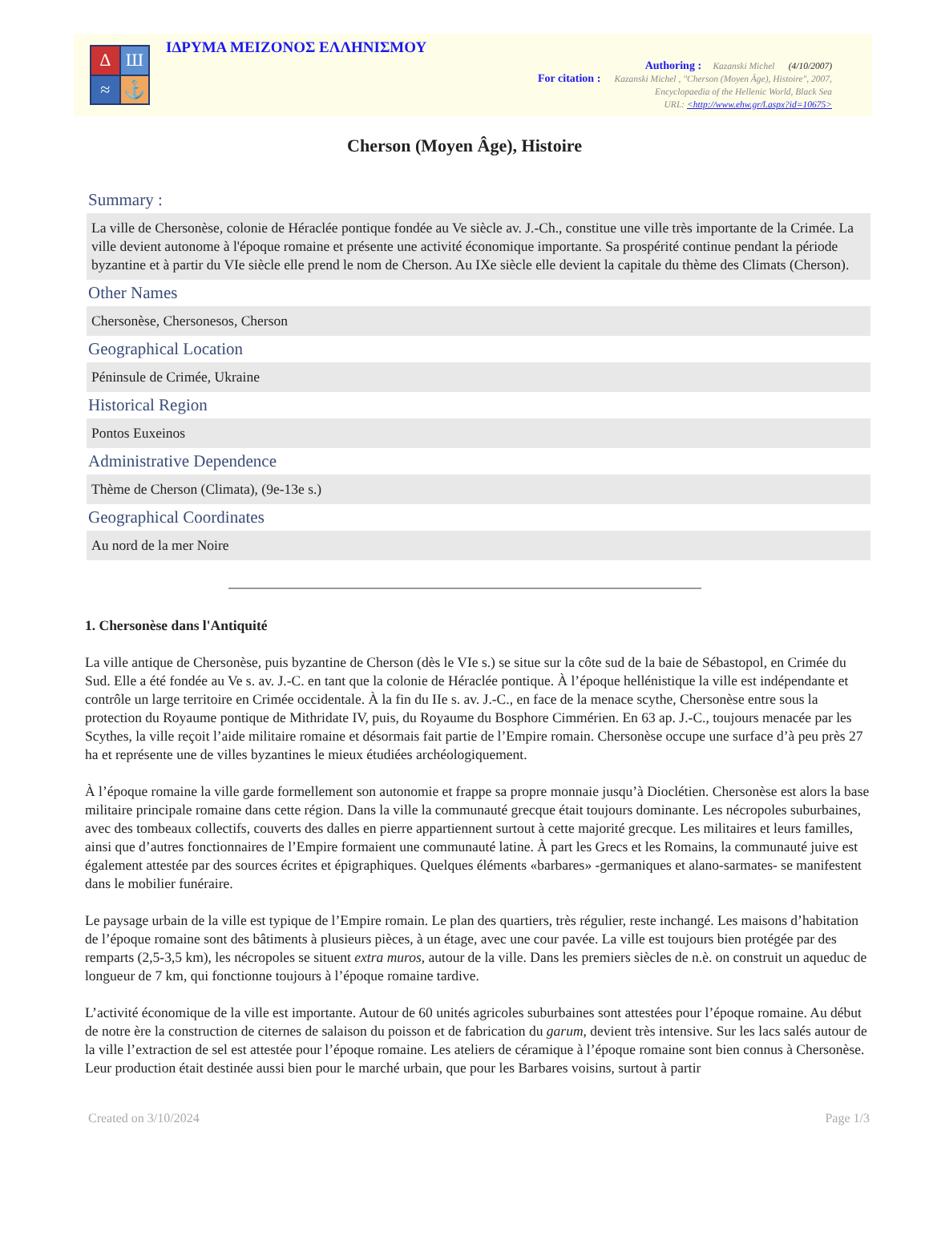Δ
Ш
≈
⚓
ΙΔΡΥΜΑ ΜΕΙΖΟΝΟΣ ΕΛΛΗΝΙΣΜΟΥ
Authoring : Kazanski Michel (4/10/2007)
For citation : Kazanski Michel , "Cherson (Moyen Âge), Histoire", 2007,
Encyclopaedia of the Hellenic World, Black Sea
URL: <http://www.ehw.gr/l.aspx?id=10675>
Cherson (Moyen Âge), Histoire
Summary :
La ville de Chersonèse, colonie de Héraclée pontique fondée au Ve siècle av. J.-Ch., constitue une ville très importante de la Crimée. La ville devient autonome à l'époque romaine et présente une activité économique importante. Sa prospérité continue pendant la période byzantine et à partir du VIe siècle elle prend le nom de Cherson. Au IXe siècle elle devient la capitale du thème des Climats (Cherson).
Other Names
Chersonèse, Chersonesos, Cherson
Geographical Location
Péninsule de Crimée, Ukraine
Historical Region
Pontos Euxeinos
Administrative Dependence
Thème de Cherson (Climata), (9e-13e s.)
Geographical Coordinates
Au nord de la mer Noire
1. Chersonèse dans l'Antiquité
La ville antique de Chersonèse, puis byzantine de Cherson (dès le VIe s.) se situe sur la côte sud de la baie de Sébastopol, en Crimée du Sud. Elle a été fondée au Ve s. av. J.-C. en tant que la colonie de Héraclée pontique. À l’époque hellénistique la ville est indépendante et contrôle un large territoire en Crimée occidentale. À la fin du IIe s. av. J.-C., en face de la menace scythe, Chersonèse entre sous la protection du Royaume pontique de Mithridate IV, puis, du Royaume du Bosphore Cimmérien. En 63 ap. J.-C., toujours menacée par les Scythes, la ville reçoit l’aide militaire romaine et désormais fait partie de l’Empire romain. Chersonèse occupe une surface d’à peu près 27 ha et représente une de villes byzantines le mieux étudiées archéologiquement.
À l’époque romaine la ville garde formellement son autonomie et frappe sa propre monnaie jusqu’à Dioclétien. Chersonèse est alors la base militaire principale romaine dans cette région. Dans la ville la communauté grecque était toujours dominante. Les nécropoles suburbaines, avec des tombeaux collectifs, couverts des dalles en pierre appartiennent surtout à cette majorité grecque. Les militaires et leurs familles, ainsi que d’autres fonctionnaires de l’Empire formaient une communauté latine. À part les Grecs et les Romains, la communauté juive est également attestée par des sources écrites et épigraphiques. Quelques éléments «barbares» -germaniques et alano-sarmates- se manifestent dans le mobilier funéraire.
Le paysage urbain de la ville est typique de l’Empire romain. Le plan des quartiers, très régulier, reste inchangé. Les maisons d’habitation de l’époque romaine sont des bâtiments à plusieurs pièces, à un étage, avec une cour pavée. La ville est toujours bien protégée par des remparts (2,5-3,5 km), les nécropoles se situent extra muros, autour de la ville. Dans les premiers siècles de n.è. on construit un aqueduc de longueur de 7 km, qui fonctionne toujours à l’époque romaine tardive.
L’activité économique de la ville est importante. Autour de 60 unités agricoles suburbaines sont attestées pour l’époque romaine. Au début de notre ère la construction de citernes de salaison du poisson et de fabrication du garum, devient très intensive. Sur les lacs salés autour de la ville l’extraction de sel est attestée pour l’époque romaine. Les ateliers de céramique à l’époque romaine sont bien connus à Chersonèse. Leur production était destinée aussi bien pour le marché urbain, que pour les Barbares voisins, surtout à partir
Created on 3/10/2024 Page 1/3